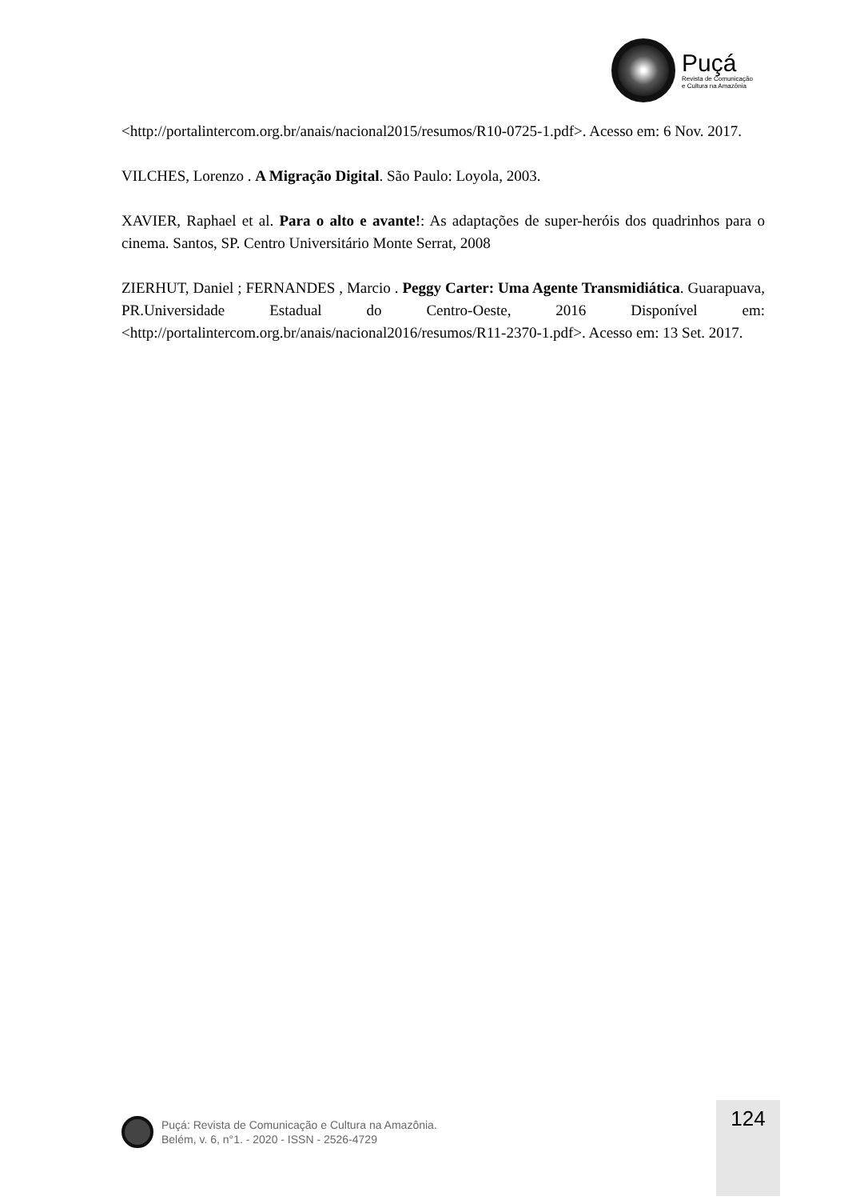Puçá
Revista de Comunicação
e Cultura na Amazônia
<http://portalintercom.org.br/anais/nacional2015/resumos/R10-0725-1.pdf>. Acesso em: 6 Nov. 2017.
VILCHES, Lorenzo . A Migração Digital. São Paulo: Loyola, 2003.
XAVIER, Raphael et al. Para o alto e avante!: As adaptações de super-heróis dos quadrinhos para o cinema. Santos, SP. Centro Universitário Monte Serrat, 2008
ZIERHUT, Daniel ; FERNANDES , Marcio . Peggy Carter: Uma Agente Transmidiática. Guarapuava, PR.Universidade Estadual do Centro-Oeste, 2016 Disponível em: <http://portalintercom.org.br/anais/nacional2016/resumos/R11-2370-1.pdf>. Acesso em: 13 Set. 2017.
Puçá: Revista de Comunicação e Cultura na Amazônia.
Belém, v. 6, n°1. - 2020 - ISSN - 2526-4729
124